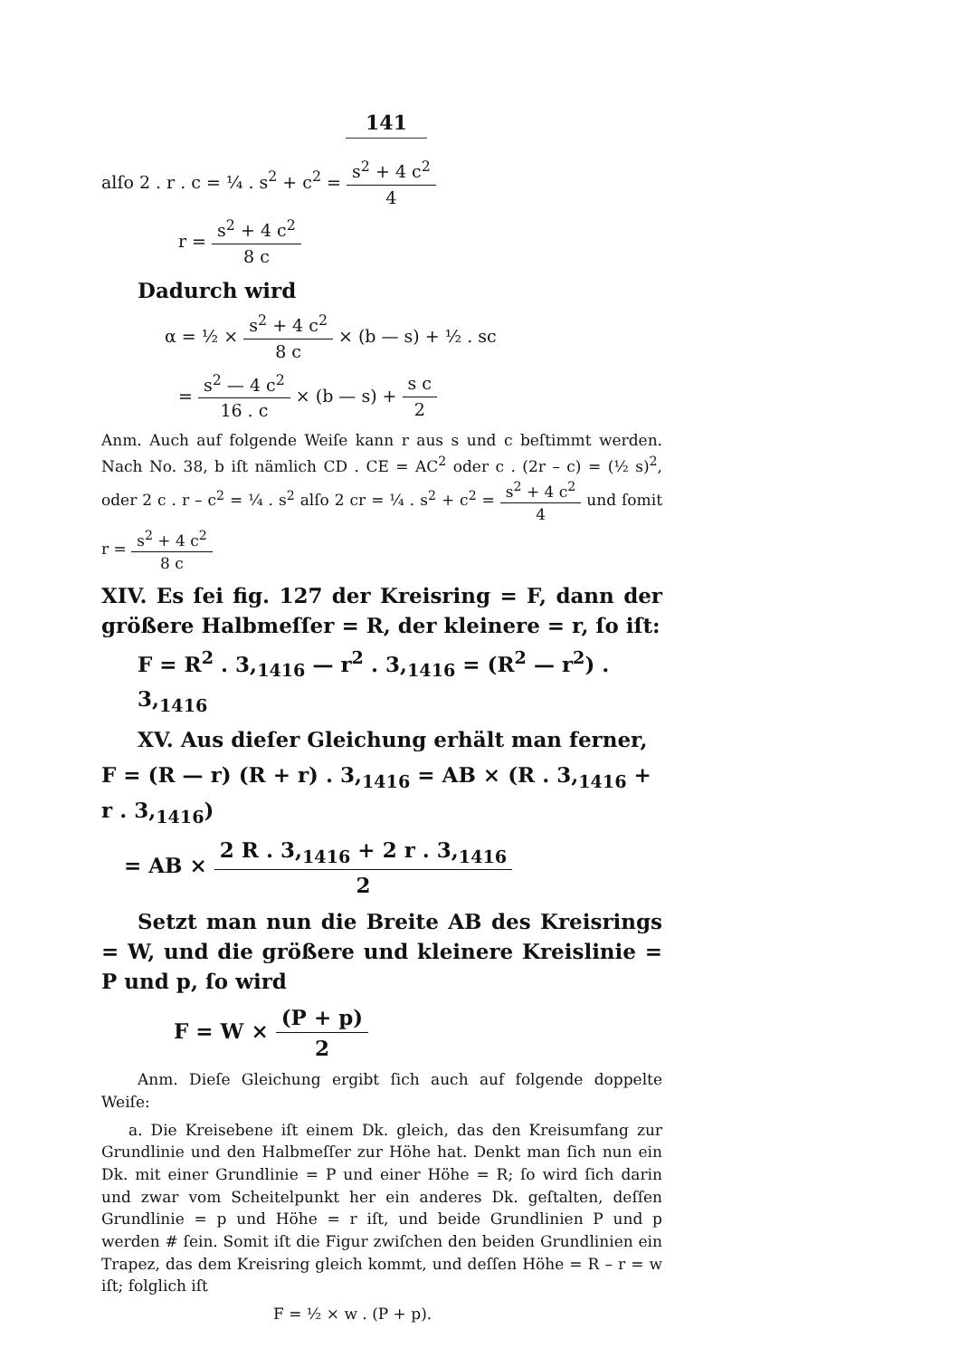141
alſo 2 . r . c = ¼ . s<sup>2</sup> + c<sup>2</sup> = s<sup>2</sup> + 4 c<sup>2</sup> 4
r = s<sup>2</sup> + 4 c<sup>2</sup> 8 c
Dadurch wird
α = ½ × s<sup>2</sup> + 4 c<sup>2</sup> 8 c × (b — s) + ½ . sc
= s<sup>2</sup> — 4 c<sup>2</sup> 16 . c × (b — s) + s c 2
Anm. Auch auf folgende Weiſe kann r aus s und c beſtimmt werden. Nach No. 38, b iſt nämlich CD . CE = AC<sup>2</sup> oder c . (2r – c) = (½ s)<sup>2</sup>, oder 2 c . r – c<sup>2</sup> = ¼ . s<sup>2</sup> alſo 2 cr = ¼ . s<sup>2</sup> + c<sup>2</sup> = s<sup>2</sup> + 4 c<sup>2</sup> 4 und ſomit r = s<sup>2</sup> + 4 c<sup>2</sup> 8 c
XIV. Es ſei fig. 127 der Kreisring = F, dann der größere Halbmeſſer = R, der kleinere = r, ſo iſt:
F = R<sup>2</sup> . 3,<sub>1416</sub> — r<sup>2</sup> . 3,<sub>1416</sub> = (R<sup>2</sup> — r<sup>2</sup>) . 3,<sub>1416</sub>
XV. Aus dieſer Gleichung erhält man ferner,
F = (R — r) (R + r) . 3,<sub>1416</sub> = AB × (R . 3,<sub>1416</sub> + r . 3,<sub>1416</sub>)
= AB × 2 R . 3,<sub>1416</sub> + 2 r . 3,<sub>1416</sub> 2
Setzt man nun die Breite AB des Kreisrings = W, und die größere und kleinere Kreislinie = P und p, ſo wird
F = W × (P + p) 2
Anm. Dieſe Gleichung ergibt ſich auch auf folgende doppelte Weiſe:
a. Die Kreisebene iſt einem Dk. gleich, das den Kreisumfang zur Grundlinie und den Halbmeſſer zur Höhe hat. Denkt man ſich nun ein Dk. mit einer Grundlinie = P und einer Höhe = R; ſo wird ſich darin und zwar vom Scheitelpunkt her ein anderes Dk. geſtalten, deſſen Grundlinie = p und Höhe = r iſt, und beide Grundlinien P und p werden # ſein. Somit iſt die Figur zwiſchen den beiden Grundlinien ein Trapez, das dem Kreisring gleich kommt, und deſſen Höhe = R – r = w iſt; folglich iſt
F = ½ × w . (P + p).